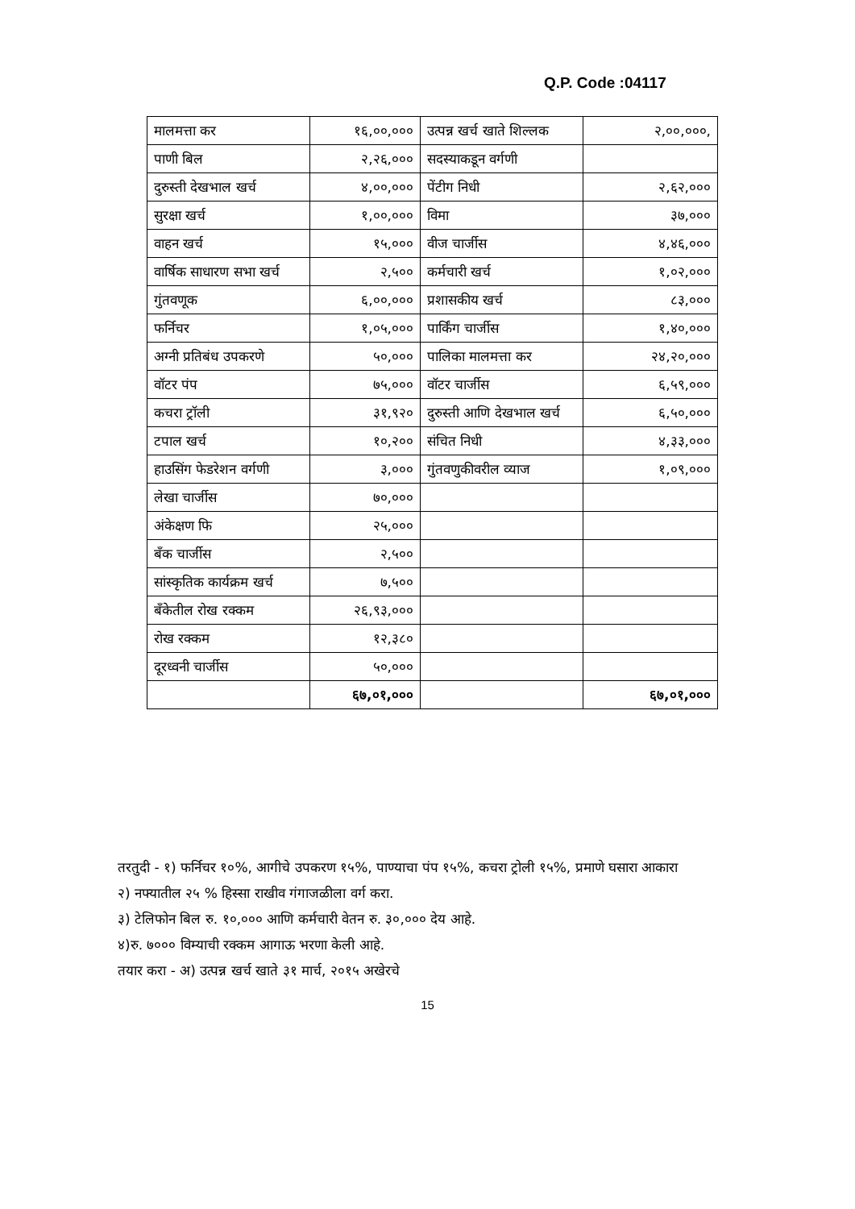Q.P. Code :04117
| मालमत्ता कर | १६,००,००० | उत्पन्न खर्च खाते शिल्लक | २,००,०००, |
| पाणी बिल | २,२६,००० | सदस्याकडून वर्गणी | |
| दुरुस्ती देखभाल खर्च | ४,००,००० | पेंटीग निधी | २,६२,००० |
| सुरक्षा खर्च | १,००,००० | विमा | ३७,००० |
| वाहन खर्च | १५,००० | वीज चार्जीस | ४,४६,००० |
| वार्षिक साधारण सभा खर्च | २,५०० | कर्मचारी खर्च | १,०२,००० |
| गुंतवणूक | ६,००,००० | प्रशासकीय खर्च | ८३,००० |
| फर्निचर | १,०५,००० | पार्किंग चार्जीस | १,४०,००० |
| अग्नी प्रतिबंध उपकरणे | ५०,००० | पालिका मालमत्ता कर | २४,२०,००० |
| वॉटर पंप | ७५,००० | वॉटर चार्जीस | ६,५९,००० |
| कचरा ट्रॉली | ३१,९२० | दुरुस्ती आणि देखभाल खर्च | ६,५०,००० |
| टपाल खर्च | १०,२०० | संचित निधी | ४,३३,००० |
| हाउसिंग फेडरेशन वर्गणी | ३,००० | गुंतवणुकीवरील व्याज | १,०९,००० |
| लेखा चार्जीस | ७०,००० | | |
| अंकेक्षण फि | २५,००० | | |
| बँक चार्जीस | २,५०० | | |
| सांस्कृतिक कार्यक्रम खर्च | ७,५०० | | |
| बँकेतील रोख रक्कम | २६,९३,००० | | |
| रोख रक्कम | १२,३८० | | |
| दूरध्वनी चार्जीस | ५०,००० | | |
| | ६७,०१,००० | | ६७,०१,००० |
तरतुदी - १) फर्निचर १०%, आगीचे उपकरण १५%, पाण्याचा पंप १५%, कचरा ट्रोली १५%, प्रमाणे घसारा आकारा
२) नफ्यातील २५ % हिस्सा राखीव गंगाजळीला वर्ग करा.
३) टेलिफोन बिल रु. १०,००० आणि कर्मचारी वेतन रु. ३०,००० देय आहे.
४)रु. ७००० विम्याची रक्कम आगाऊ भरणा केली आहे.
तयार करा - अ) उत्पन्न खर्च खाते ३१ मार्च, २०१५ अखेरचे
15